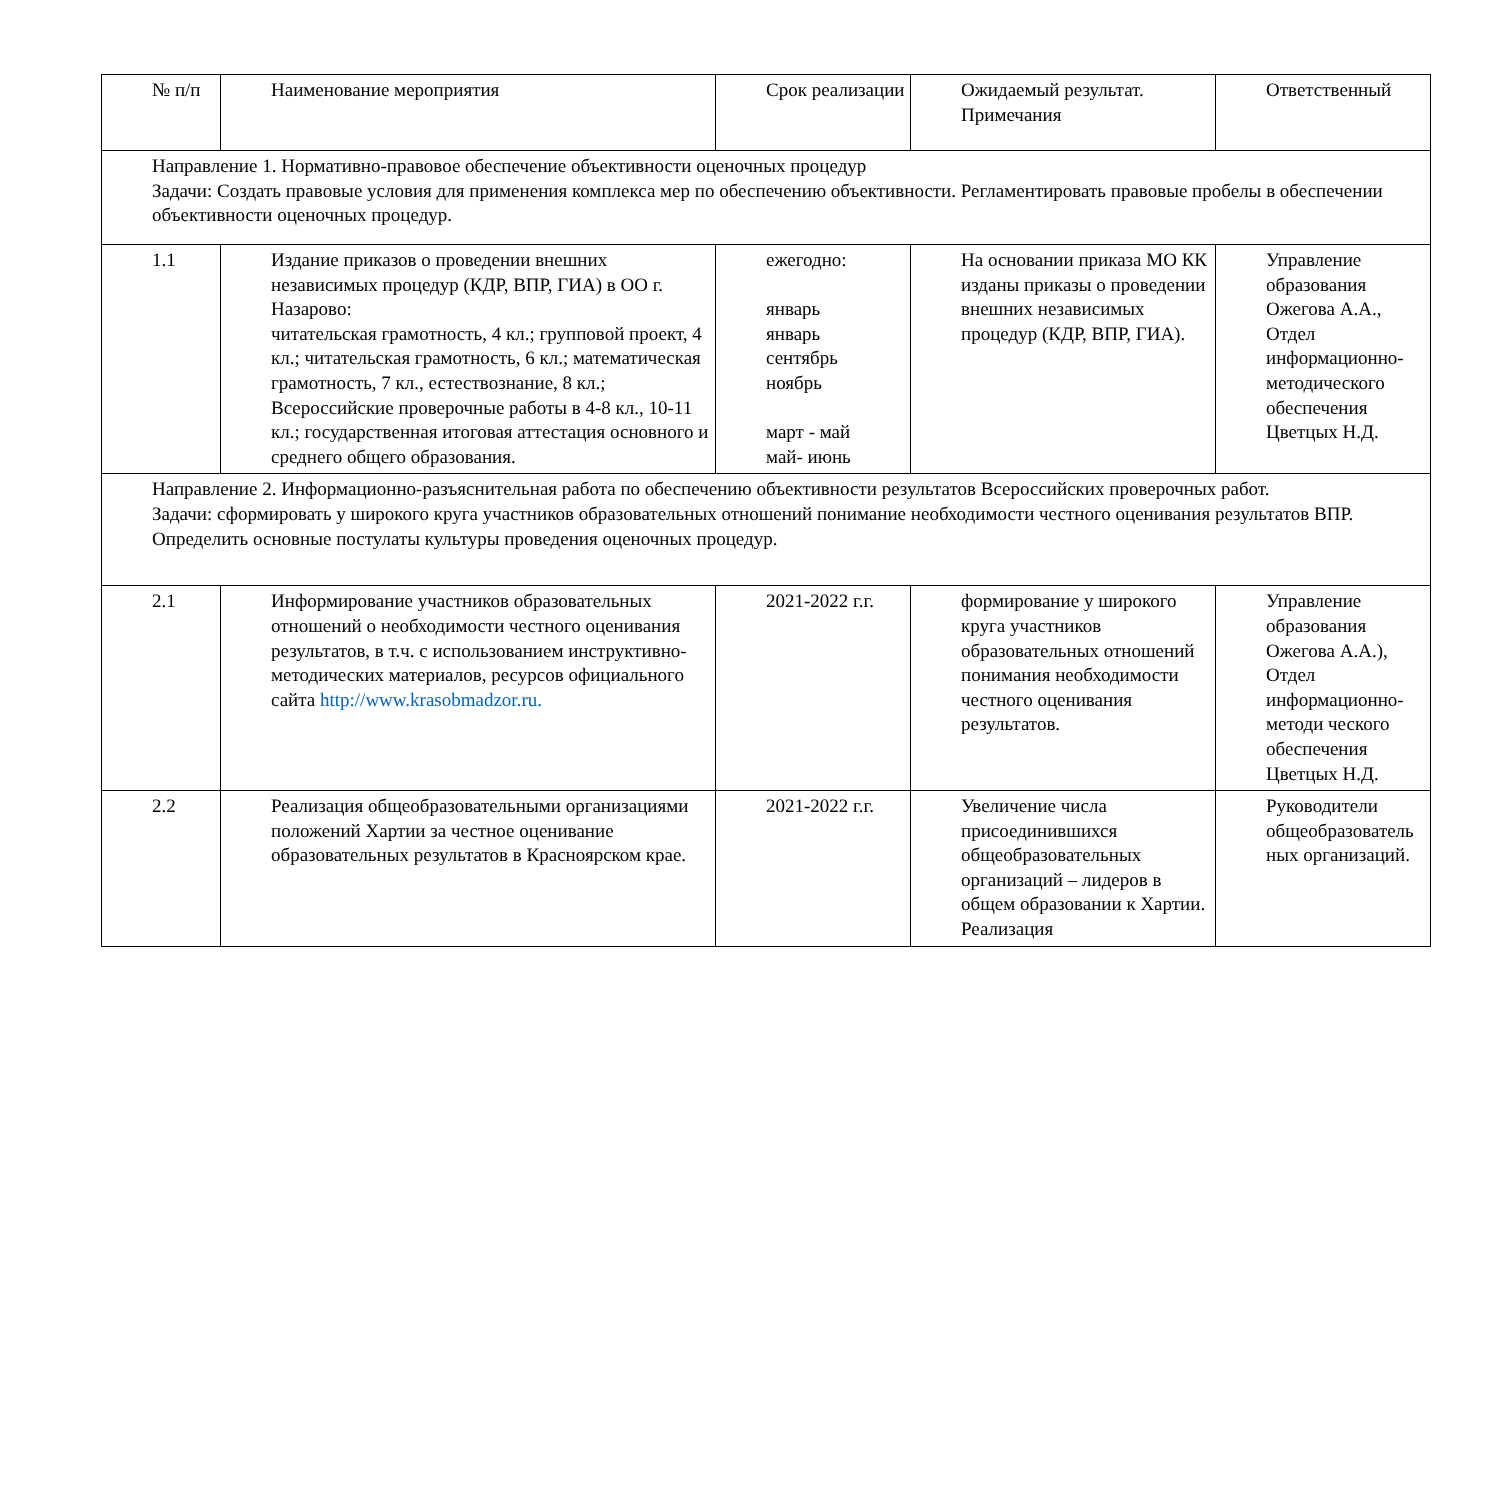| № п/п | Наименование мероприятия | Срок реализации | Ожидаемый результат. Примечания | Ответственный |
| --- | --- | --- | --- | --- |
| Направление 1. Нормативно-правовое обеспечение объективности оценочных процедур Задачи: Создать правовые условия для применения комплекса мер по обеспечению объективности. Регламентировать правовые пробелы в обеспечении объективности оценочных процедур. | | | | |
| 1.1 | Издание приказов о проведении внешних независимых процедур (КДР, ВПР, ГИА) в ОО г. Назарово: читательская грамотность, 4 кл.; групповой проект, 4 кл.; читательская грамотность, 6 кл.; математическая грамотность, 7 кл., естествознание, 8 кл.; Всероссийские проверочные работы в 4-8 кл., 10-11 кл.; государственная итоговая аттестация основного и среднего общего образования. | ежегодно: январь январь сентябрь ноябрь март - май май- июнь | На основании приказа МО КК изданы приказы о проведении внешних независимых процедур (КДР, ВПР, ГИА). | Управление образования Ожегова А.А., Отдел информационно-методического обеспечения Цветцых Н.Д. |
| Направление 2. Информационно-разъяснительная работа по обеспечению объективности результатов Всероссийских проверочных работ. Задачи: сформировать у широкого круга участников образовательных отношений понимание необходимости честного оценивания результатов ВПР. Определить основные постулаты культуры проведения оценочных процедур. | | | | |
| 2.1 | Информирование участников образовательных отношений о необходимости честного оценивания результатов, в т.ч. с использованием инструктивно-методических материалов, ресурсов официального сайта http://www.krasobmadzor.ru. | 2021-2022 г.г. | формирование у широкого круга участников образовательных отношений понимания необходимости честного оценивания результатов. | Управление образования Ожегова А.А.), Отдел информационно-методи ческого обеспечения Цветцых Н.Д. |
| 2.2 | Реализация общеобразовательными организациями положений Хартии за честное оценивание образовательных результатов в Красноярском крае. | 2021-2022 г.г. | Увеличение числа присоединившихся общеобразовательных организаций – лидеров в общем образовании к Хартии. Реализация | Руководители общеобразователь ных организаций. |